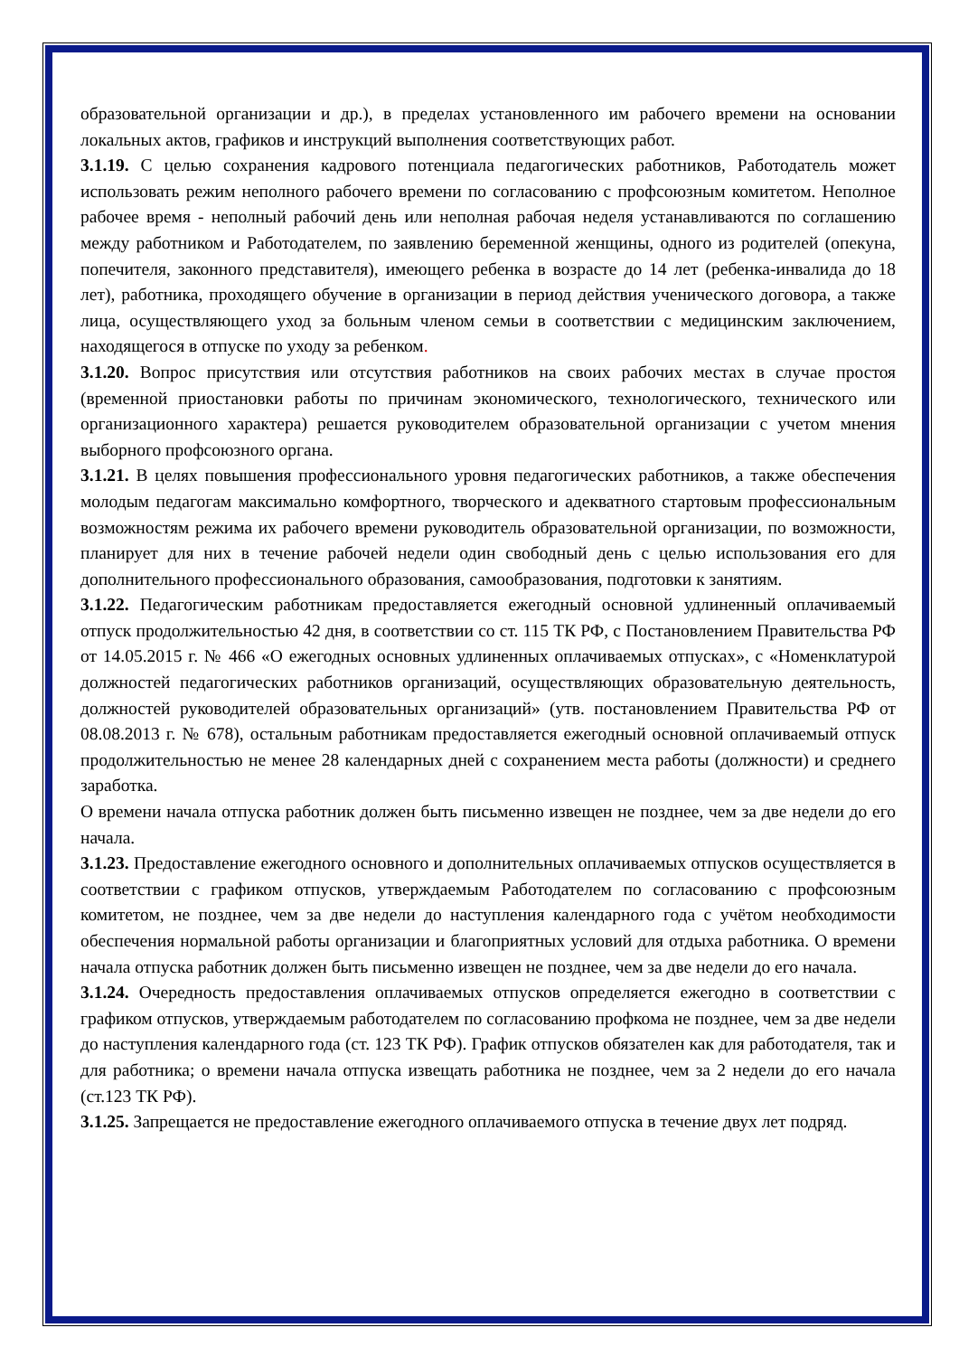образовательной организации и др.), в пределах установленного им рабочего времени на основании локальных актов, графиков и инструкций выполнения соответствующих работ.
3.1.19. С целью сохранения кадрового потенциала педагогических работников, Работодатель может использовать режим неполного рабочего времени по согласованию с профсоюзным комитетом. Неполное рабочее время - неполный рабочий день или неполная рабочая неделя устанавливаются по соглашению между работником и Работодателем, по заявлению беременной женщины, одного из родителей (опекуна, попечителя, законного представителя), имеющего ребенка в возрасте до 14 лет (ребенка-инвалида до 18 лет), работника, проходящего обучение в организации в период действия ученического договора, а также лица, осуществляющего уход за больным членом семьи в соответствии с медицинским заключением, находящегося в отпуске по уходу за ребенком.
3.1.20. Вопрос присутствия или отсутствия работников на своих рабочих местах в случае простоя (временной приостановки работы по причинам экономического, технологического, технического или организационного характера) решается руководителем образовательной организации с учетом мнения выборного профсоюзного органа.
3.1.21. В целях повышения профессионального уровня педагогических работников, а также обеспечения молодым педагогам максимально комфортного, творческого и адекватного стартовым профессиональным возможностям режима их рабочего времени руководитель образовательной организации, по возможности, планирует для них в течение рабочей недели один свободный день с целью использования его для дополнительного профессионального образования, самообразования, подготовки к занятиям.
3.1.22. Педагогическим работникам предоставляется ежегодный основной удлиненный оплачиваемый отпуск продолжительностью 42 дня, в соответствии со ст. 115 ТК РФ, с Постановлением Правительства РФ от 14.05.2015 г. № 466 «О ежегодных основных удлиненных оплачиваемых отпусках», с «Номенклатурой должностей педагогических работников организаций, осуществляющих образовательную деятельность, должностей руководителей образовательных организаций» (утв. постановлением Правительства РФ от 08.08.2013 г. № 678), остальным работникам предоставляется ежегодный основной оплачиваемый отпуск продолжительностью не менее 28 календарных дней с сохранением места работы (должности) и среднего заработка.
О времени начала отпуска работник должен быть письменно извещен не позднее, чем за две недели до его начала.
3.1.23. Предоставление ежегодного основного и дополнительных оплачиваемых отпусков осуществляется в соответствии с графиком отпусков, утверждаемым Работодателем по согласованию с профсоюзным комитетом, не позднее, чем за две недели до наступления календарного года с учётом необходимости обеспечения нормальной работы организации и благоприятных условий для отдыха работника. О времени начала отпуска работник должен быть письменно извещен не позднее, чем за две недели до его начала.
3.1.24. Очередность предоставления оплачиваемых отпусков определяется ежегодно в соответствии с графиком отпусков, утверждаемым работодателем по согласованию профкома не позднее, чем за две недели до наступления календарного года (ст. 123 ТК РФ). График отпусков обязателен как для работодателя, так и для работника; о времени начала отпуска извещать работника не позднее, чем за 2 недели до его начала (ст.123 ТК РФ).
3.1.25. Запрещается не предоставление ежегодного оплачиваемого отпуска в течение двух лет подряд.